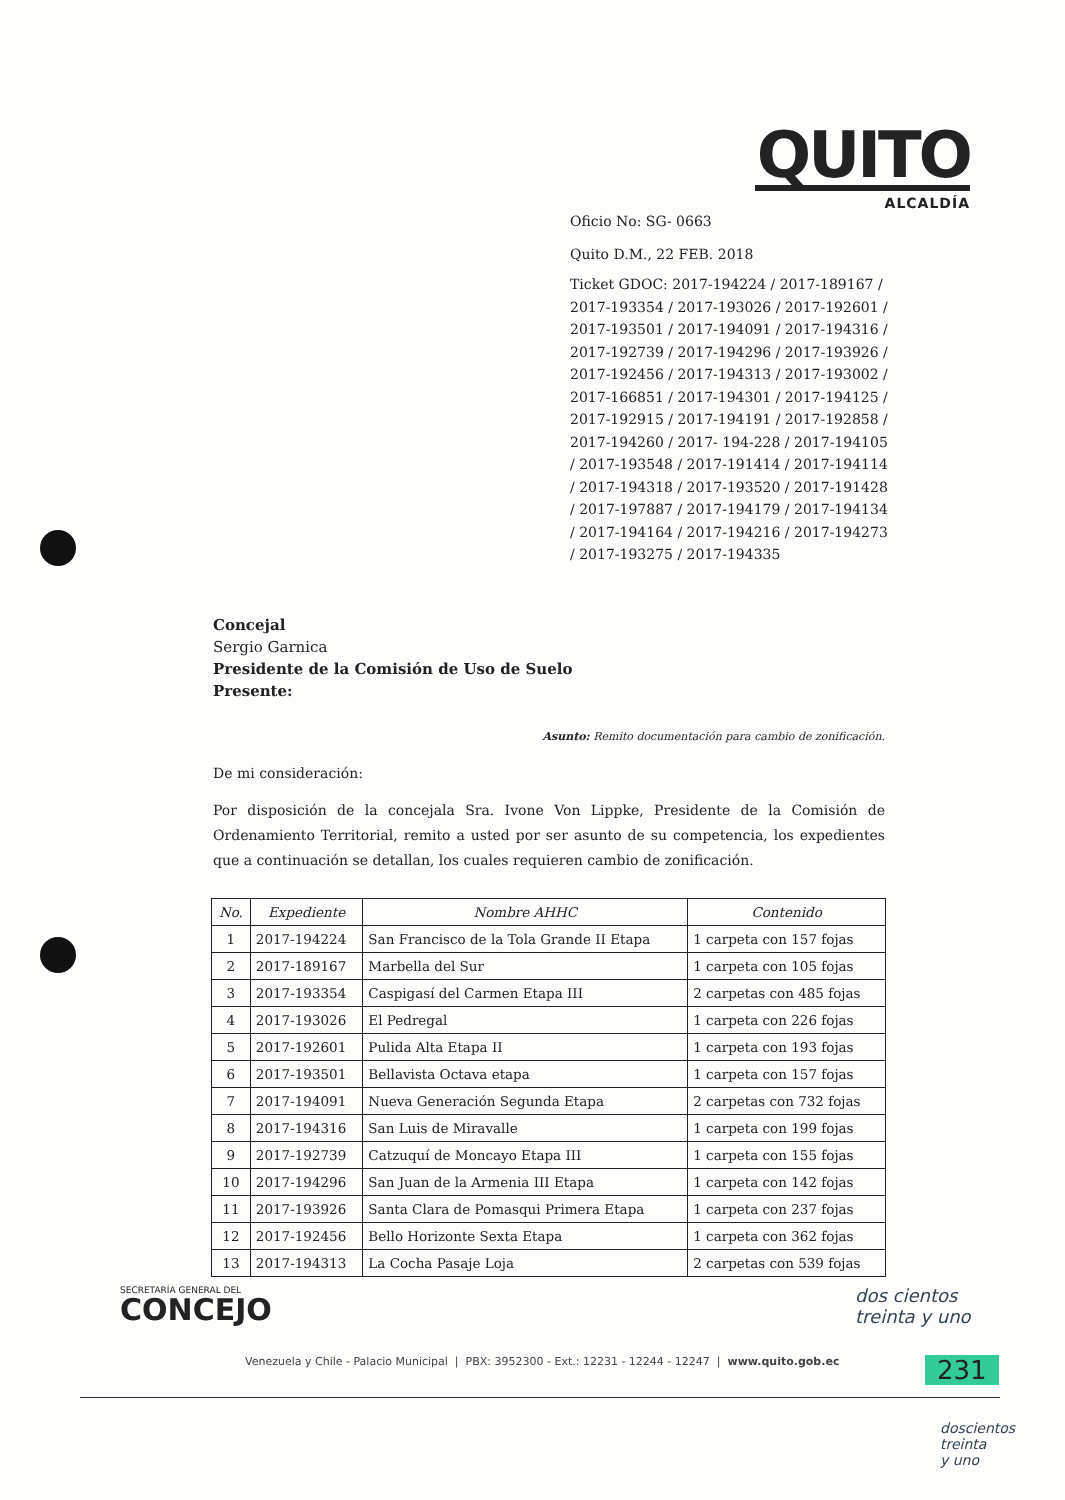QUITO
ALCALDÍA
Oficio No: SG- 0663
Quito D.M., 22 FEB. 2018
Ticket GDOC: 2017-194224 / 2017-189167 / 2017-193354 / 2017-193026 / 2017-192601 / 2017-193501 / 2017-194091 / 2017-194316 / 2017-192739 / 2017-194296 / 2017-193926 / 2017-192456 / 2017-194313 / 2017-193002 / 2017-166851 / 2017-194301 / 2017-194125 / 2017-192915 / 2017-194191 / 2017-192858 / 2017-194260 / 2017- 194-228 / 2017-194105 / 2017-193548 / 2017-191414 / 2017-194114 / 2017-194318 / 2017-193520 / 2017-191428 / 2017-197887 / 2017-194179 / 2017-194134 / 2017-194164 / 2017-194216 / 2017-194273 / 2017-193275 / 2017-194335
Concejal
Sergio Garnica
Presidente de la Comisión de Uso de Suelo
Presente:
Asunto: Remito documentación para cambio de zonificación.
De mi consideración:
Por disposición de la concejala Sra. Ivone Von Lippke, Presidente de la Comisión de Ordenamiento Territorial, remito a usted por ser asunto de su competencia, los expedientes que a continuación se detallan, los cuales requieren cambio de zonificación.
| No. | Expediente | Nombre AHHC | Contenido |
| --- | --- | --- | --- |
| 1 | 2017-194224 | San Francisco de la Tola Grande II Etapa | 1 carpeta con 157 fojas |
| 2 | 2017-189167 | Marbella del Sur | 1 carpeta con 105 fojas |
| 3 | 2017-193354 | Caspigasí del Carmen Etapa III | 2 carpetas con 485 fojas |
| 4 | 2017-193026 | El Pedregal | 1 carpeta con 226 fojas |
| 5 | 2017-192601 | Pulida Alta Etapa II | 1 carpeta con 193 fojas |
| 6 | 2017-193501 | Bellavista Octava etapa | 1 carpeta con 157 fojas |
| 7 | 2017-194091 | Nueva Generación Segunda Etapa | 2 carpetas con 732 fojas |
| 8 | 2017-194316 | San Luis de Miravalle | 1 carpeta con 199 fojas |
| 9 | 2017-192739 | Catzuquí de Moncayo Etapa III | 1 carpeta con 155 fojas |
| 10 | 2017-194296 | San Juan de la Armenia III Etapa | 1 carpeta con 142 fojas |
| 11 | 2017-193926 | Santa Clara de Pomasqui Primera Etapa | 1 carpeta con 237 fojas |
| 12 | 2017-192456 | Bello Horizonte Sexta Etapa | 1 carpeta con 362 fojas |
| 13 | 2017-194313 | La Cocha Pasaje Loja | 2 carpetas con 539 fojas |
SECRETARÍA GENERAL DEL
CONCEJO
Venezuela y Chile - Palacio Municipal | PBX: 3952300 - Ext.: 12231 - 12244 - 12247 | www.quito.gob.ec
dos cientos
treinta y uno
231
doscientos
treinta
y uno